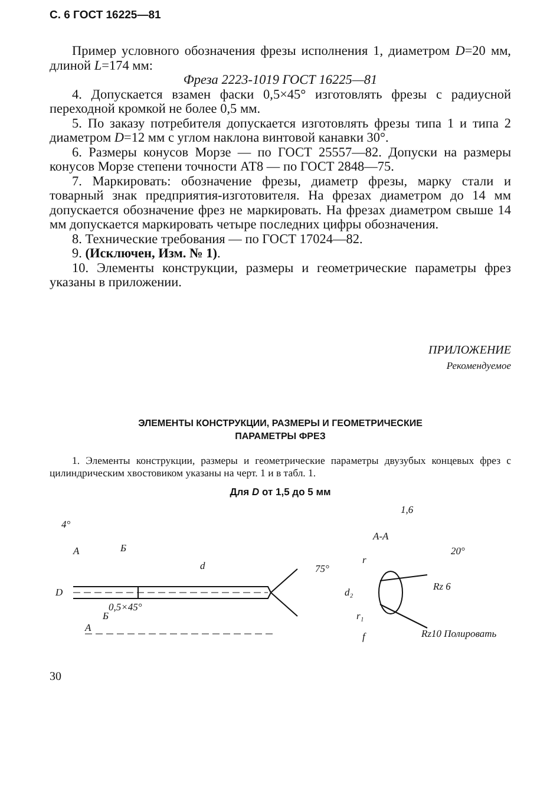С. 6 ГОСТ 16225—81
Пример условного обозначения фрезы исполнения 1, диаметром D=20 мм, длиной L=174 мм:
Фреза 2223-1019 ГОСТ 16225—81
4. Допускается взамен фаски 0,5×45° изготовлять фрезы с радиусной переходной кромкой не более 0,5 мм.
5. По заказу потребителя допускается изготовлять фрезы типа 1 и типа 2 диаметром D=12 мм с углом наклона винтовой канавки 30°.
6. Размеры конусов Морзе — по ГОСТ 25557—82. Допуски на размеры конусов Морзе степени точности АТ8 — по ГОСТ 2848—75.
7. Маркировать: обозначение фрезы, диаметр фрезы, марку стали и товарный знак предприятия-изготовителя. На фрезах диаметром до 14 мм допускается обозначение фрез не маркировать. На фрезах диаметром свыше 14 мм допускается маркировать четыре последних цифры обозначения.
8. Технические требования — по ГОСТ 17024—82.
9. (Исключен, Изм. № 1).
10. Элементы конструкции, размеры и геометрические параметры фрез указаны в приложении.
ПРИЛОЖЕНИЕ
Рекомендуемое
ЭЛЕМЕНТЫ КОНСТРУКЦИИ, РАЗМЕРЫ И ГЕОМЕТРИЧЕСКИЕ
ПАРАМЕТРЫ ФРЕЗ
1. Элементы конструкции, размеры и геометрические параметры двузубых концевых фрез с цилиндрическим хвостовиком указаны на черт. 1 и в табл. 1.
Для D от 1,5 до 5 мм
4°
А
Б
d
75°
D
А
Б
0,5×45°
1,6
А-А
20°
r
d₂
r₁
f
Rz10 Полировать
Rz 6
30